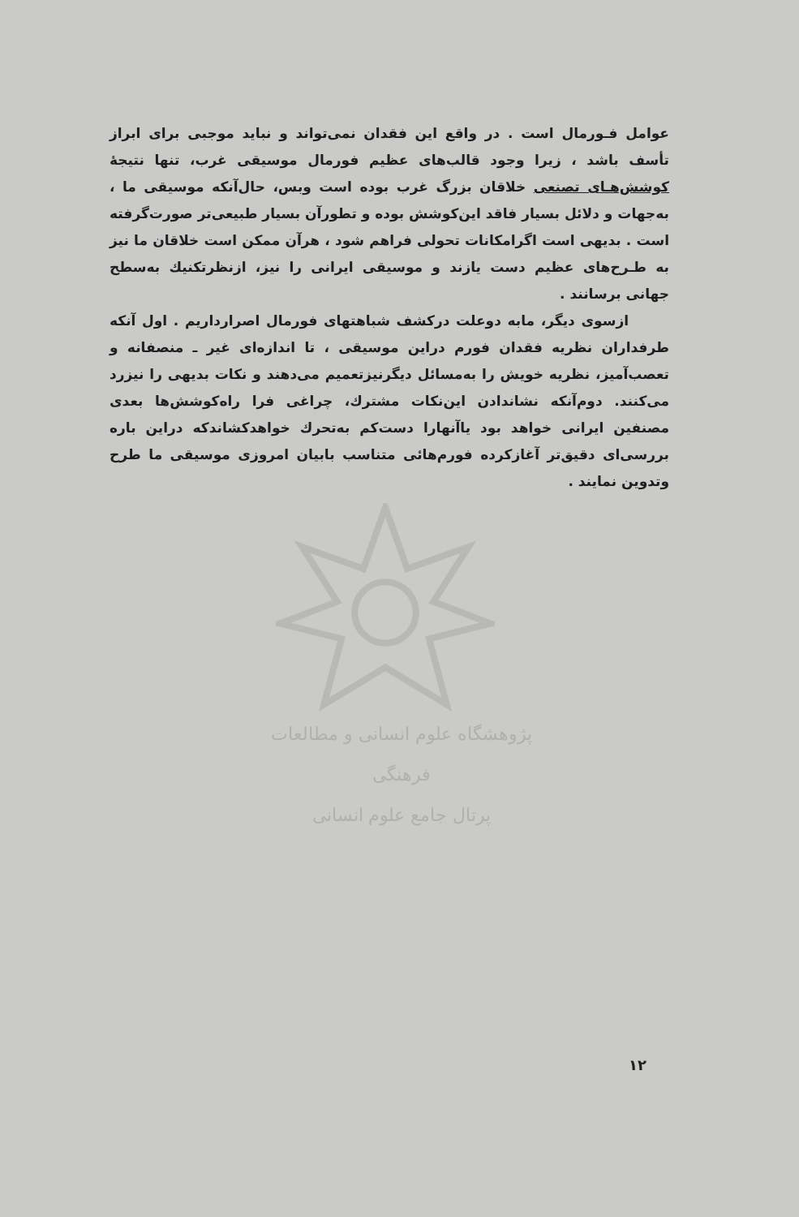عوامل فـورمال است . در واقع این فقدان نمی‌تواند و نباید موجبی برای ابراز تأسف باشد ، زیرا وجود قالب‌های عظیم فورمال موسیقی غرب، تنها نتیجهٔ کوشش‌هـای تصنعی خلاقان بزرگ غرب بوده است وبس، حال‌آنکه موسیقی ما ، به‌جهات و دلائل بسیار فاقد این‌کوشش بوده و تطورآن بسیار طبیعی‌تر صورت‌گرفته است . بدیهی است اگرامکانات تحولی فراهم شود ، هرآن ممکن است خلاقان ما نیز به طـرح‌های عظیم دست یازند و موسیقی ایرانی را نیز، ازنظرتکنیك به‌سطح جهانی برسانند .
ازسوی دیگر، مابه دوعلت درکشف شباهتهای فورمال اصرارداریم . اول آنکه طرفداران نظریه فقدان فورم دراین موسیقی ، تا اندازه‌ای غیر ـ منصفانه و تعصب‌آمیز، نظریه خویش را به‌مسائل دیگرنیزتعمیم می‌دهند و نکات بدیهی را نیزرد می‌کنند. دوم‌آنکه نشاندادن این‌نکات مشترك، چراغی فرا راه‌کوشش‌ها بعدی مصنفین ایرانی خواهد بود یاآنهارا دست‌کم به‌تحرك خواهدکشاندکه دراین باره بررسی‌ای دقیق‌تر آغازکرده فورم‌هائی متناسب بابیان امروزی موسیقی ما طرح وتدوین نمایند .
پژوهشگاه علوم انسانی و مطالعات فرهنگی
پرتال جامع علوم انسانی
۱۲